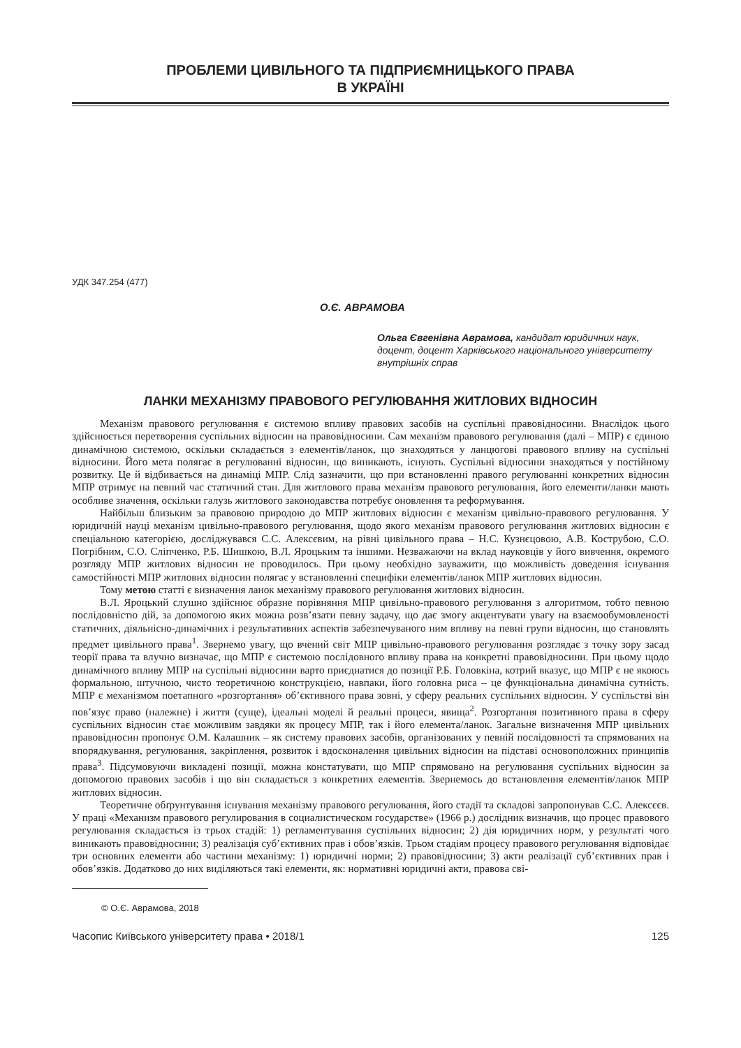ПРОБЛЕМИ ЦИВІЛЬНОГО ТА ПІДПРИЄМНИЦЬКОГО ПРАВА
В УКРАЇНІ
УДК 347.254 (477)
О.Є. АВРАМОВА
Ольга Євгенівна Аврамова, кандидат юридичних наук, доцент, доцент Харківського національного університету внутрішніх справ
ЛАНКИ МЕХАНІЗМУ ПРАВОВОГО РЕГУЛЮВАННЯ ЖИТЛОВИХ ВІДНОСИН
Механізм правового регулювання є системою впливу правових засобів на суспільні правовідносини. Внаслідок цього здійснюється перетворення суспільних відносин на правовідносини. Сам механізм правового регулювання (далі – МПР) є єдиною динамічною системою, оскільки складається з елементів/ланок, що знаходяться у ланцюгові правового впливу на суспільні відносини. Його мета полягає в регулюванні відносин, що виникають, існують. Суспільні відносини знаходяться у постійному розвитку. Це й відбивається на динаміці МПР. Слід зазначити, що при встановленні правого регулюванні конкретних відносин МПР отримує на певний час статичний стан. Для житлового права механізм правового регулювання, його елементи/ланки мають особливе значення, оскільки галузь житлового законодавства потребує оновлення та реформування.
Найбільш близьким за правовою природою до МПР житлових відносин є механізм цивільно-правового регулювання. У юридичній науці механізм цивільно-правового регулювання, щодо якого механізм правового регулювання житлових відносин є спеціальною категорією, досліджувався С.С. Алексєвим, на рівні цивільного права – Н.С. Кузнєцовою, А.В. Кострубою, С.О. Погрібним, С.О. Сліпченко, Р.Б. Шишкою, В.Л. Яроцьким та іншими. Незважаючи на вклад науковців у його вивчення, окремого розгляду МПР житлових відносин не проводилось. При цьому необхідно зауважити, що можливість доведення існування самостійності МПР житлових відносин полягає у встановленні специфіки елементів/ланок МПР житлових відносин.
Тому метою статті є визначення ланок механізму правового регулювання житлових відносин.
В.Л. Яроцький слушно здійснює образне порівняння МПР цивільно-правового регулювання з алгоритмом, тобто певною послідовністю дій, за допомогою яких можна розв’язати певну задачу, що дає змогу акцентувати увагу на взаємообумовленості статичних, діяльнісно-динамічних і результативних аспектів забезпечуваного ним впливу на певні групи відносин, що становлять предмет цивільного права<sup>1</sup>. Звернемо увагу, що вчений світ МПР цивільно-правового регулювання розглядає з точку зору засад теорії права та влучно визначає, що МПР є системою послідовного впливу права на конкретні правовідносини. При цьому щодо динамічного впливу МПР на суспільні відносини варто приєднатися до позиції Р.Б. Головкіна, котрий вказує, що МПР є не якоюсь формальною, штучною, чисто теоретичною конструкцією, навпаки, його головна риса – це функціональна динамічна сутність. МПР є механізмом поетапного «розгортання» об’єктивного права зовні, у сферу реальних суспільних відносин. У суспільстві він пов’язує право (належне) і життя (суще), ідеальні моделі й реальні процеси, явища<sup>2</sup>. Розгортання позитивного права в сферу суспільних відносин стає можливим завдяки як процесу МПР, так і його елемента/ланок. Загальне визначення МПР цивільних правовідносин пропонує О.М. Калашник – як систему правових засобів, організованих у певній послідовності та спрямованих на впорядкування, регулювання, закріплення, розвиток і вдосконалення цивільних відносин на підставі основоположних принципів права<sup>3</sup>. Підсумовуючи викладені позиції, можна констатувати, що МПР спрямовано на регулювання суспільних відносин за допомогою правових засобів і що він складається з конкретних елементів. Звернемось до встановлення елементів/ланок МПР житлових відносин.
Теоретичне обґрунтування існування механізму правового регулювання, його стадії та складові запропонував С.С. Алексєєв. У праці «Механизм правового регулирования в социалистическом государстве» (1966 р.) дослідник визначив, що процес правового регулювання складається із трьох стадій: 1) регламентування суспільних відносин; 2) дія юридичних норм, у результаті чого виникають правовідносини; 3) реалізація суб’єктивних прав і обов’язків. Трьом стадіям процесу правового регулювання відповідає три основних елементи або частини механізму: 1) юридичні норми; 2) правовідносини; 3) акти реалізації суб’єктивних прав і обов’язків. Додатково до них виділяються такі елементи, як: нормативні юридичні акти, правова сві-
© О.Є. Аврамова, 2018
Часопис Київського університету права • 2018/1 125